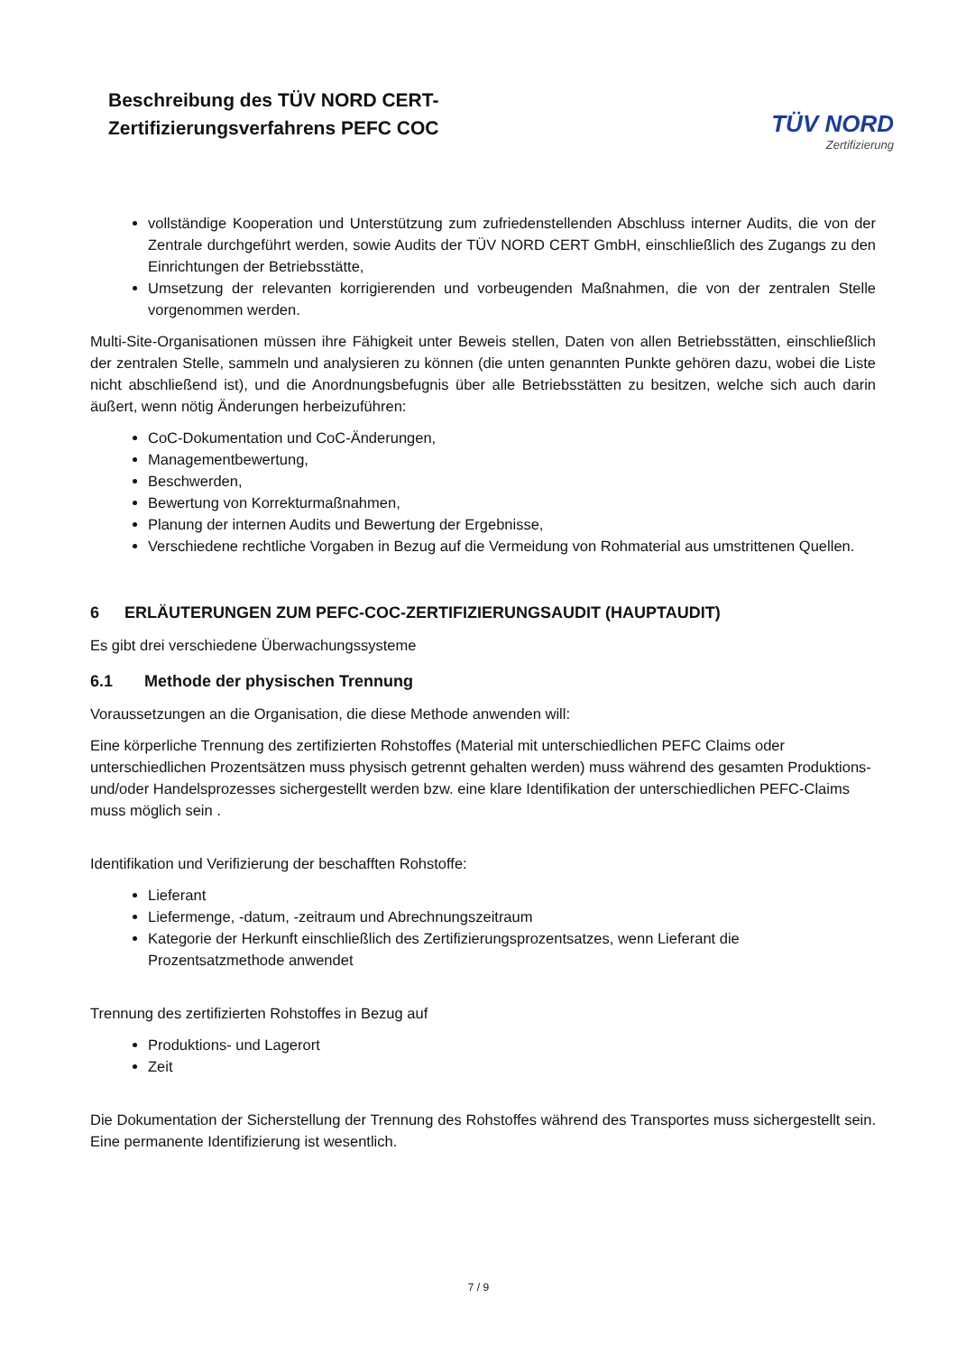Beschreibung des TÜV NORD CERT-
Zertifizierungsverfahrens PEFC COC
TÜV NORD
Zertifizierung
vollständige Kooperation und Unterstützung zum zufriedenstellenden Abschluss interner Audits, die von der Zentrale durchgeführt werden, sowie Audits der TÜV NORD CERT GmbH, einschließlich des Zugangs zu den Einrichtungen der Betriebsstätte,
Umsetzung der relevanten korrigierenden und vorbeugenden Maßnahmen, die von der zentralen Stelle vorgenommen werden.
Multi-Site-Organisationen müssen ihre Fähigkeit unter Beweis stellen, Daten von allen Betriebsstätten, einschließlich der zentralen Stelle, sammeln und analysieren zu können (die unten genannten Punkte gehören dazu, wobei die Liste nicht abschließend ist), und die Anordnungsbefugnis über alle Betriebsstätten zu besitzen, welche sich auch darin äußert, wenn nötig Änderungen herbeizuführen:
CoC-Dokumentation und CoC-Änderungen,
Managementbewertung,
Beschwerden,
Bewertung von Korrekturmaßnahmen,
Planung der internen Audits und Bewertung der Ergebnisse,
Verschiedene rechtliche Vorgaben in Bezug auf die Vermeidung von Rohmaterial aus umstrittenen Quellen.
6 ERLÄUTERUNGEN ZUM PEFC-COC-ZERTIFIZIERUNGSAUDIT (HAUPTAUDIT)
Es gibt drei verschiedene Überwachungssysteme
6.1 Methode der physischen Trennung
Voraussetzungen an die Organisation, die diese Methode anwenden will:
Eine körperliche Trennung des zertifizierten Rohstoffes (Material mit unterschiedlichen PEFC Claims oder unterschiedlichen Prozentsätzen muss physisch getrennt gehalten werden) muss während des gesamten Produktions- und/oder Handelsprozesses sichergestellt werden bzw. eine klare Identifikation der unterschiedlichen PEFC-Claims muss möglich sein .
Identifikation und Verifizierung der beschafften Rohstoffe:
Lieferant
Liefermenge, -datum, -zeitraum und Abrechnungszeitraum
Kategorie der Herkunft einschließlich des Zertifizierungsprozentsatzes, wenn Lieferant die Prozentsatzmethode anwendet
Trennung des zertifizierten Rohstoffes in Bezug auf
Produktions- und Lagerort
Zeit
Die Dokumentation der Sicherstellung der Trennung des Rohstoffes während des Transportes muss sichergestellt sein. Eine permanente Identifizierung ist wesentlich.
7 / 9